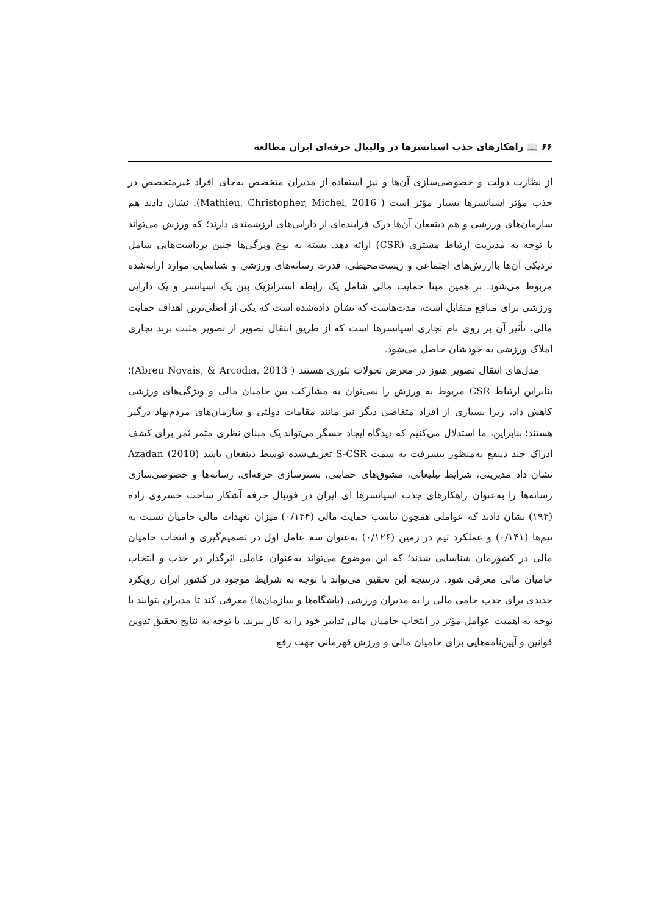۶۶ 📖 راهکارهای جذب اسپانسرها در والیبال حرفه‌ای ایران مطالعه
از نظارت دولت و خصوصی‌سازی آن‌ها و نیز استفاده از مدیران متخصص به‌جای افراد غیرمتخصص در جذب مؤثر اسپانسرها بسیار مؤثر است ( Mathieu, Christopher, Michel, 2016). نشان دادند هم سازمان‌های ورزشی و هم ذینفعان آن‌ها درک فزاینده‌ای از دارایی‌های ارزشمندی دارند؛ که ورزش می‌تواند با توجه به مدیریت ارتباط مشتری (CSR) ارائه دهد. بسته به نوع ویژگی‌ها چنین برداشت‌هایی شامل نزدیکی آن‌ها باارزش‌های اجتماعی و زیست‌محیطی، قدرت رسانه‌های ورزشی و شناسایی موارد ارائه‌شده مربوط می‌شود. بر همین مبنا حمایت مالی شامل یک رابطه استراتژیک بین یک اسپانسر و یک دارایی ورزشی برای منافع متقابل است، مدت‌هاست که نشان داده‌شده است که یکی از اصلی‌ترین اهداف حمایت مالی، تأثیر آن بر روی نام تجاری اسپانسرها است که از طریق انتقال تصویر از تصویر مثبت برند تجاری املاک ورزشی به خودشان حاصل می‌شود.
مدل‌های انتقال تصویر هنوز در معرض تحولات تئوری هستند ( Abreu Novais, & Arcodia, 2013)؛ بنابراین ارتباط CSR مربوط به ورزش را نمی‌توان به مشارکت بین حامیان مالی و ویژگی‌های ورزشی کاهش داد، زیرا بسیاری از افراد متقاضی دیگر نیز مانند مقامات دولتی و سازمان‌های مردم‌نهاد درگیر هستند؛ بنابراین، ما استدلال می‌کنیم که دیدگاه ایجاد حسگر می‌تواند یک مبنای نظری مثمر ثمر برای کشف ادراک چند ذینفع به‌منظور پیشرفت به سمت S-CSR تعریف‌شده توسط ذینفعان باشد Azadan (2010) نشان داد مدیریتی، شرایط تبلیغاتی، مشوق‌های حمایتی، بسترسازی حرفه‌ای، رسانه‌ها و خصوصی‌سازی رسانه‌ها را به‌عنوان راهکارهای جذب اسپانسرها ای ایران در فوتبال حرفه آشکار ساخت خسروی زاده (۱۹۴) نشان دادند که عواملی همچون تناسب حمایت مالی (۰/۱۴۴) میزان تعهدات مالی حامیان نسبت به تیم‌ها (۰/۱۴۱) و عملکرد تیم در زمین (۰/۱۲۶) به‌عنوان سه عامل اول در تصمیم‌گیری و انتخاب حامیان مالی در کشورمان شناسایی شدند؛ که این موضوع می‌تواند به‌عنوان عاملی اثرگذار در جذب و انتخاب حامیان مالی معرفی شود. درنتیجه این تحقیق می‌تواند با توجه به شرایط موجود در کشور ایران رویکرد جدیدی برای جذب حامی مالی را به مدیران ورزشی (باشگاه‌ها و سازمان‌ها) معرفی کند تا مدیران بتوانند با توجه به اهمیت عوامل مؤثر در انتخاب حامیان مالی تدابیر خود را به کار ببرند. با توجه به نتایج تحقیق تدوین قوانین و آیین‌نامه‌هایی برای حامیان مالی و ورزش قهرمانی جهت رفع